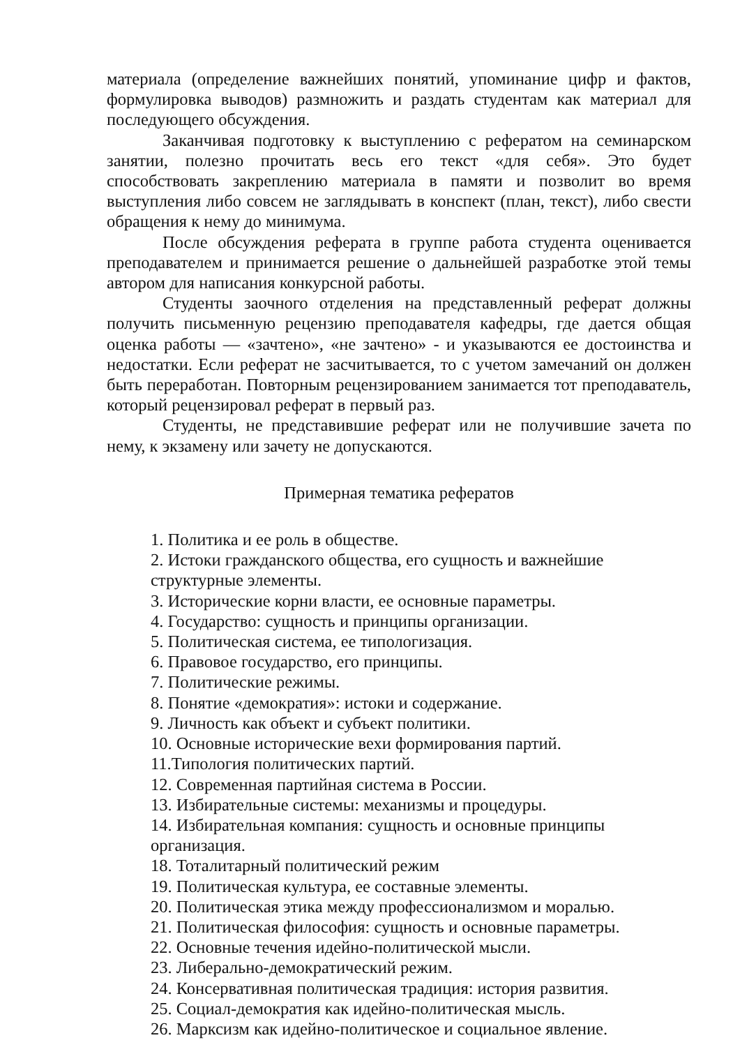материала (определение важнейших понятий, упоминание цифр и фактов, формулировка выводов) размножить и раздать студентам как материал для последующего обсуждения.
Заканчивая подготовку к выступлению с рефератом на семинарском занятии, полезно прочитать весь его текст «для себя». Это будет способствовать закреплению материала в памяти и позволит во время выступления либо совсем не заглядывать в конспект (план, текст), либо свести обращения к нему до минимума.
После обсуждения реферата в группе работа студента оценивается преподавателем и принимается решение о дальнейшей разработке этой темы автором для написания конкурсной работы.
Студенты заочного отделения на представленный реферат должны получить письменную рецензию преподавателя кафедры, где дается общая оценка работы — «зачтено», «не зачтено» - и указываются ее достоинства и недостатки. Если реферат не засчитывается, то с учетом замечаний он должен быть переработан. Повторным рецензированием занимается тот преподаватель, который рецензировал реферат в первый раз.
Студенты, не представившие реферат или не получившие зачета по нему, к экзамену или зачету не допускаются.
Примерная тематика рефератов
1. Политика и ее роль в обществе.
2. Истоки гражданского общества, его сущность и важнейшие структурные элементы.
3. Исторические корни власти, ее основные параметры.
4. Государство: сущность и принципы организации.
5. Политическая система, ее типологизация.
6. Правовое государство, его принципы.
7. Политические режимы.
8. Понятие «демократия»: истоки и содержание.
9. Личность как объект и субъект политики.
10. Основные исторические вехи формирования партий.
11.Типология политических партий.
12. Современная партийная система в России.
13. Избирательные системы: механизмы и процедуры.
14. Избирательная компания: сущность и основные принципы организация.
18. Тоталитарный политический режим
19. Политическая культура, ее составные элементы.
20. Политическая этика между профессионализмом и моралью.
21. Политическая философия: сущность и основные параметры.
22. Основные течения идейно-политической мысли.
23. Либерально-демократический режим.
24. Консервативная политическая традиция: история развития.
25. Социал-демократия как идейно-политическая мысль.
26. Марксизм как идейно-политическое и социальное явление.